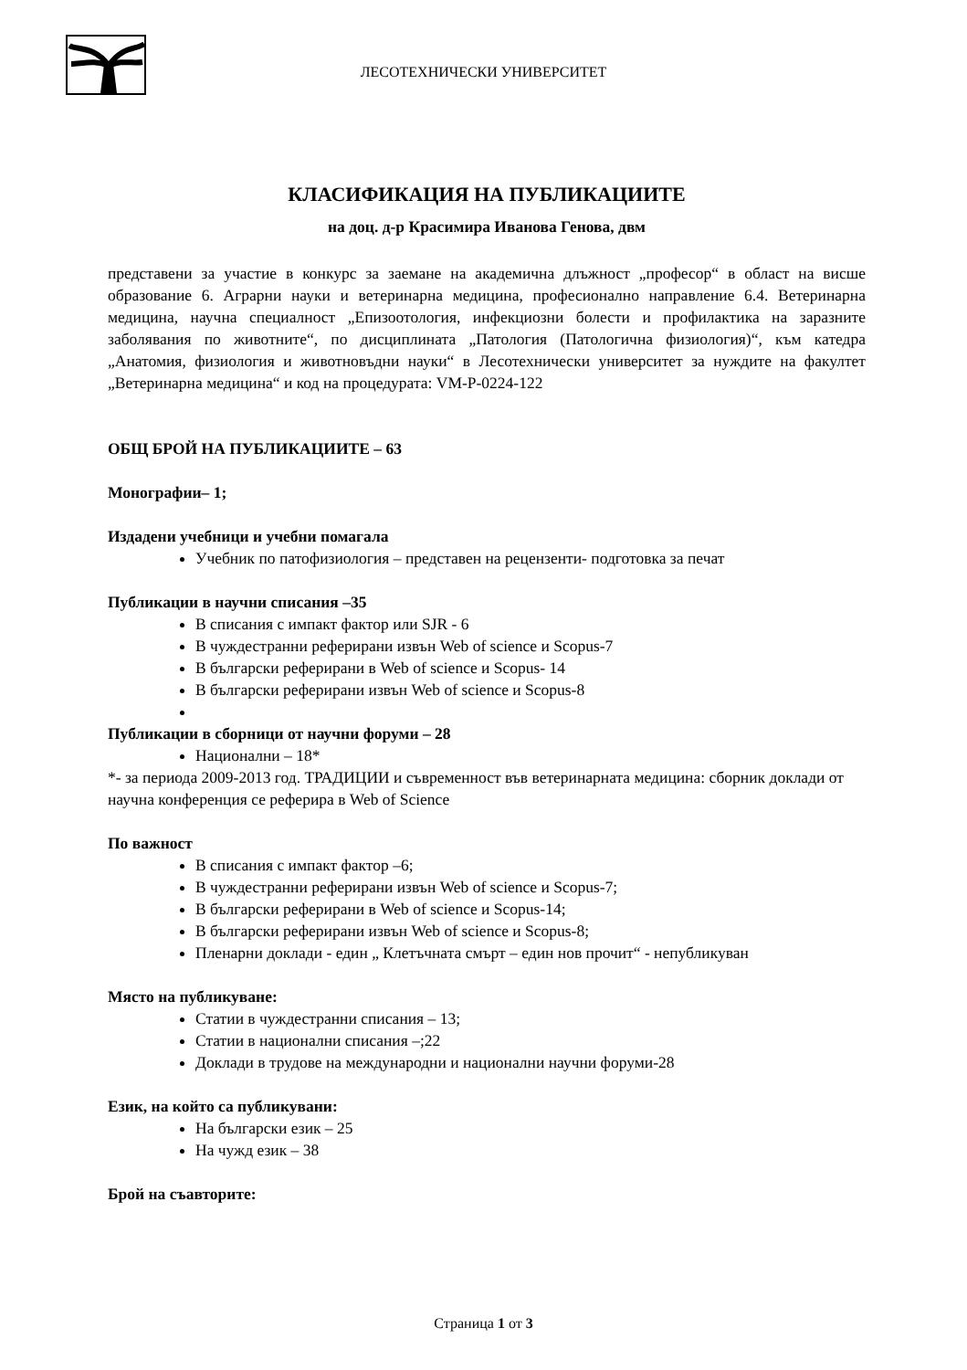ЛЕСОТЕХНИЧЕСКИ УНИВЕРСИТЕТ
КЛАСИФИКАЦИЯ НА ПУБЛИКАЦИИТЕ
на доц. д-р Красимира Иванова Генова, двм
представени за участие в конкурс за заемане на академична длъжност „професор“ в област на висше образование 6. Аграрни науки и ветеринарна медицина, професионално направление 6.4. Ветеринарна медицина, научна специалност „Епизоотология, инфекциозни болести и профилактика на заразните заболявания по животните“, по дисциплината „Патология (Патологична физиология)“, към катедра „Анатомия, физиология и животновъдни науки“ в Лесотехнически университет за нуждите на факултет „Ветеринарна медицина“ и код на процедурата: VM-P-0224-122
ОБЩ БРОЙ НА ПУБЛИКАЦИИТЕ – 63
Монографии– 1;
Издадени учебници и учебни помагала
Учебник по патофизиология – представен на рецензенти- подготовка за печат
Публикации в научни списания –35
В списания с импакт фактор или SJR - 6
В чуждестранни реферирани извън Web of science и Scopus-7
В български реферирани в Web of science и Scopus- 14
В български реферирани извън Web of science и Scopus-8
Публикации в сборници от научни форуми – 28
Национални – 18*
*- за периода 2009-2013 год. ТРАДИЦИИ и съвременност във ветеринарната медицина: сборник доклади от научна конференция се реферира в Web of Science
По важност
В списания с импакт фактор –6;
В чуждестранни реферирани извън Web of science и Scopus-7;
В български реферирани в Web of science и Scopus-14;
В български реферирани извън Web of science и Scopus-8;
Пленарни доклади - един „ Клетъчната смърт – един нов прочит“ - непубликуван
Място на публикуване:
Статии в чуждестранни списания – 13;
Статии в национални списания –;22
Доклади в трудове на международни и национални научни форуми-28
Език, на който са публикувани:
На български език – 25
На чужд език – 38
Брой на съавторите:
Страница 1 от 3